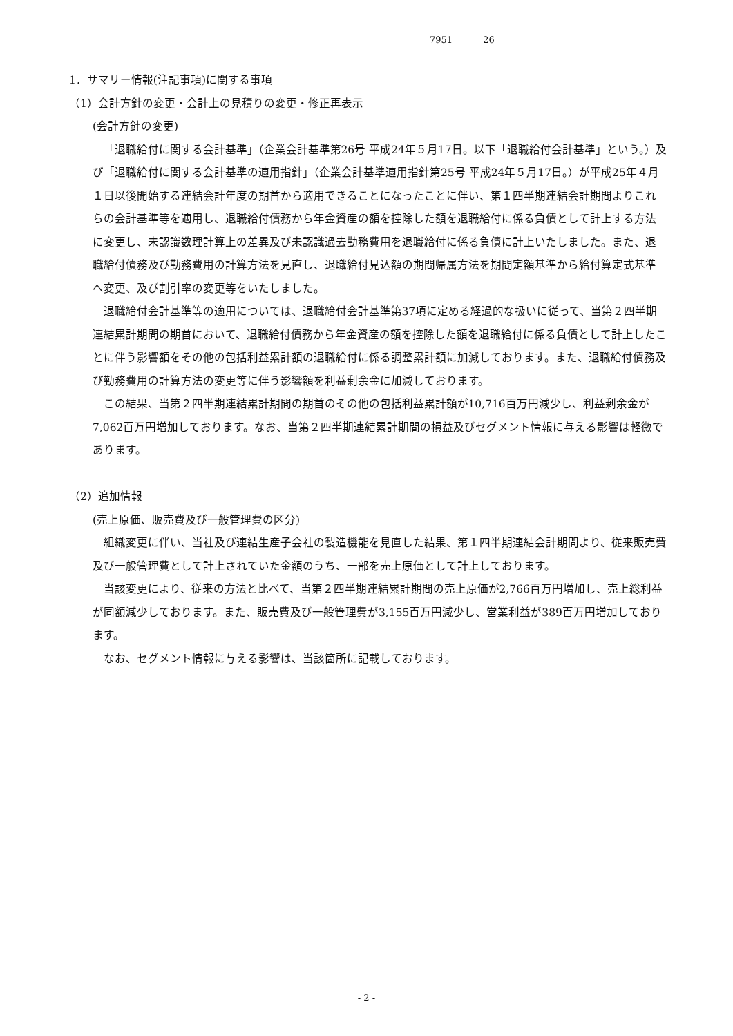7951 26
1．サマリー情報(注記事項)に関する事項
（1）会計方針の変更・会計上の見積りの変更・修正再表示
(会計方針の変更)
「退職給付に関する会計基準」（企業会計基準第26号 平成24年５月17日。以下「退職給付会計基準」という。）及び「退職給付に関する会計基準の適用指針」（企業会計基準適用指針第25号 平成24年５月17日。）が平成25年４月１日以後開始する連結会計年度の期首から適用できることになったことに伴い、第１四半期連結会計期間よりこれらの会計基準等を適用し、退職給付債務から年金資産の額を控除した額を退職給付に係る負債として計上する方法に変更し、未認識数理計算上の差異及び未認識過去勤務費用を退職給付に係る負債に計上いたしました。また、退職給付債務及び勤務費用の計算方法を見直し、退職給付見込額の期間帰属方法を期間定額基準から給付算定式基準へ変更、及び割引率の変更等をいたしました。
退職給付会計基準等の適用については、退職給付会計基準第37項に定める経過的な扱いに従って、当第２四半期連結累計期間の期首において、退職給付債務から年金資産の額を控除した額を退職給付に係る負債として計上したことに伴う影響額をその他の包括利益累計額の退職給付に係る調整累計額に加減しております。また、退職給付債務及び勤務費用の計算方法の変更等に伴う影響額を利益剰余金に加減しております。
この結果、当第２四半期連結累計期間の期首のその他の包括利益累計額が10,716百万円減少し、利益剰余金が7,062百万円増加しております。なお、当第２四半期連結累計期間の損益及びセグメント情報に与える影響は軽微であります。
（2）追加情報
(売上原価、販売費及び一般管理費の区分)
組織変更に伴い、当社及び連結生産子会社の製造機能を見直した結果、第１四半期連結会計期間より、従来販売費及び一般管理費として計上されていた金額のうち、一部を売上原価として計上しております。
当該変更により、従来の方法と比べて、当第２四半期連結累計期間の売上原価が2,766百万円増加し、売上総利益が同額減少しております。また、販売費及び一般管理費が3,155百万円減少し、営業利益が389百万円増加しております。
なお、セグメント情報に与える影響は、当該箇所に記載しております。
- 2 -